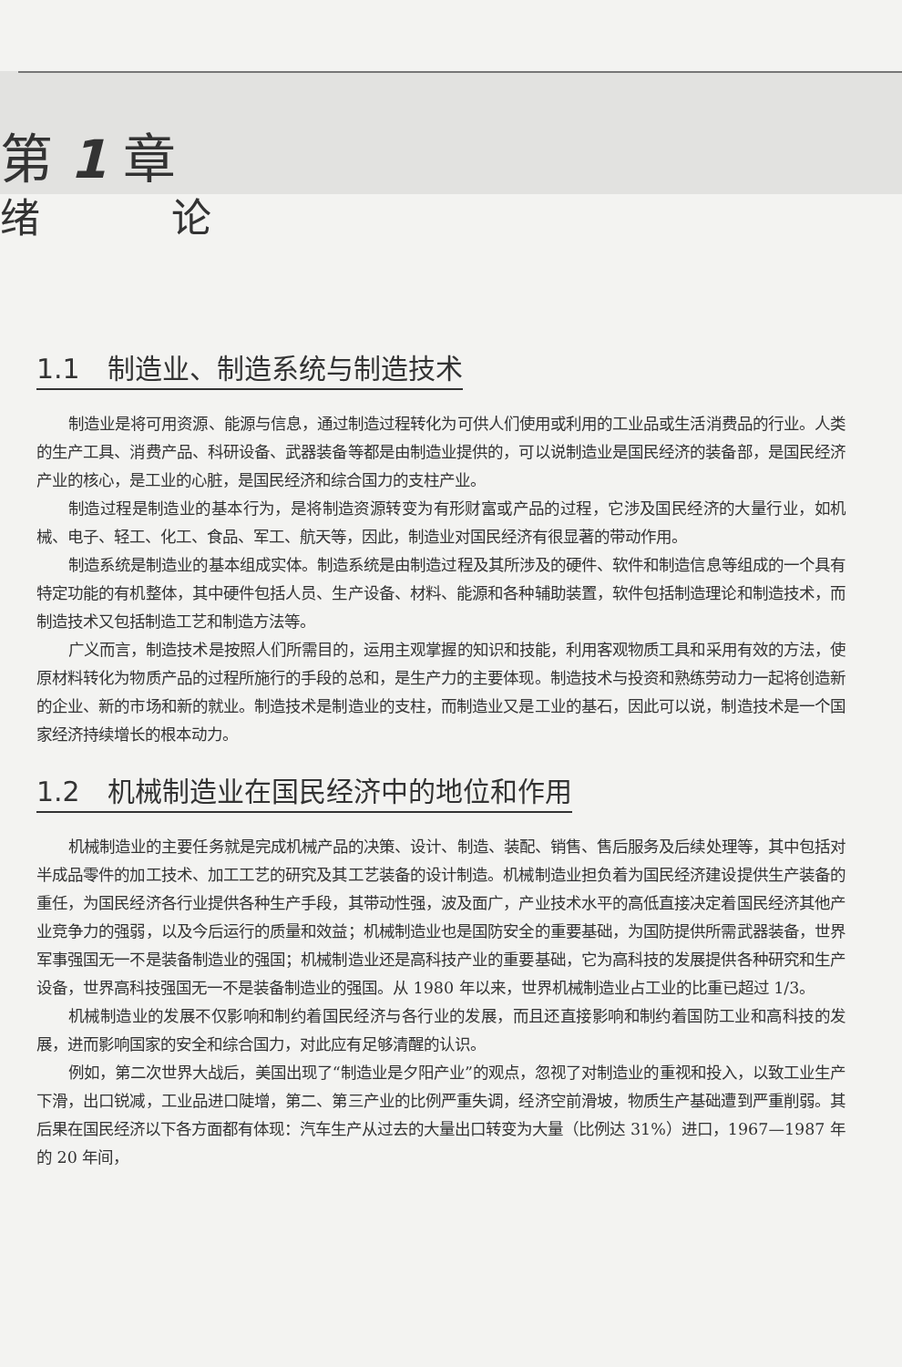第 1 章
绪 论
1.1　制造业、制造系统与制造技术
制造业是将可用资源、能源与信息，通过制造过程转化为可供人们使用或利用的工业品或生活消费品的行业。人类的生产工具、消费产品、科研设备、武器装备等都是由制造业提供的，可以说制造业是国民经济的装备部，是国民经济产业的核心，是工业的心脏，是国民经济和综合国力的支柱产业。
制造过程是制造业的基本行为，是将制造资源转变为有形财富或产品的过程，它涉及国民经济的大量行业，如机械、电子、轻工、化工、食品、军工、航天等，因此，制造业对国民经济有很显著的带动作用。
制造系统是制造业的基本组成实体。制造系统是由制造过程及其所涉及的硬件、软件和制造信息等组成的一个具有特定功能的有机整体，其中硬件包括人员、生产设备、材料、能源和各种辅助装置，软件包括制造理论和制造技术，而制造技术又包括制造工艺和制造方法等。
广义而言，制造技术是按照人们所需目的，运用主观掌握的知识和技能，利用客观物质工具和采用有效的方法，使原材料转化为物质产品的过程所施行的手段的总和，是生产力的主要体现。制造技术与投资和熟练劳动力一起将创造新的企业、新的市场和新的就业。制造技术是制造业的支柱，而制造业又是工业的基石，因此可以说，制造技术是一个国家经济持续增长的根本动力。
1.2　机械制造业在国民经济中的地位和作用
机械制造业的主要任务就是完成机械产品的决策、设计、制造、装配、销售、售后服务及后续处理等，其中包括对半成品零件的加工技术、加工工艺的研究及其工艺装备的设计制造。机械制造业担负着为国民经济建设提供生产装备的重任，为国民经济各行业提供各种生产手段，其带动性强，波及面广，产业技术水平的高低直接决定着国民经济其他产业竞争力的强弱，以及今后运行的质量和效益；机械制造业也是国防安全的重要基础，为国防提供所需武器装备，世界军事强国无一不是装备制造业的强国；机械制造业还是高科技产业的重要基础，它为高科技的发展提供各种研究和生产设备，世界高科技强国无一不是装备制造业的强国。从 1980 年以来，世界机械制造业占工业的比重已超过 1/3。
机械制造业的发展不仅影响和制约着国民经济与各行业的发展，而且还直接影响和制约着国防工业和高科技的发展，进而影响国家的安全和综合国力，对此应有足够清醒的认识。
例如，第二次世界大战后，美国出现了“制造业是夕阳产业”的观点，忽视了对制造业的重视和投入，以致工业生产下滑，出口锐减，工业品进口陡增，第二、第三产业的比例严重失调，经济空前滑坡，物质生产基础遭到严重削弱。其后果在国民经济以下各方面都有体现：汽车生产从过去的大量出口转变为大量（比例达 31%）进口，1967—1987 年的 20 年间，